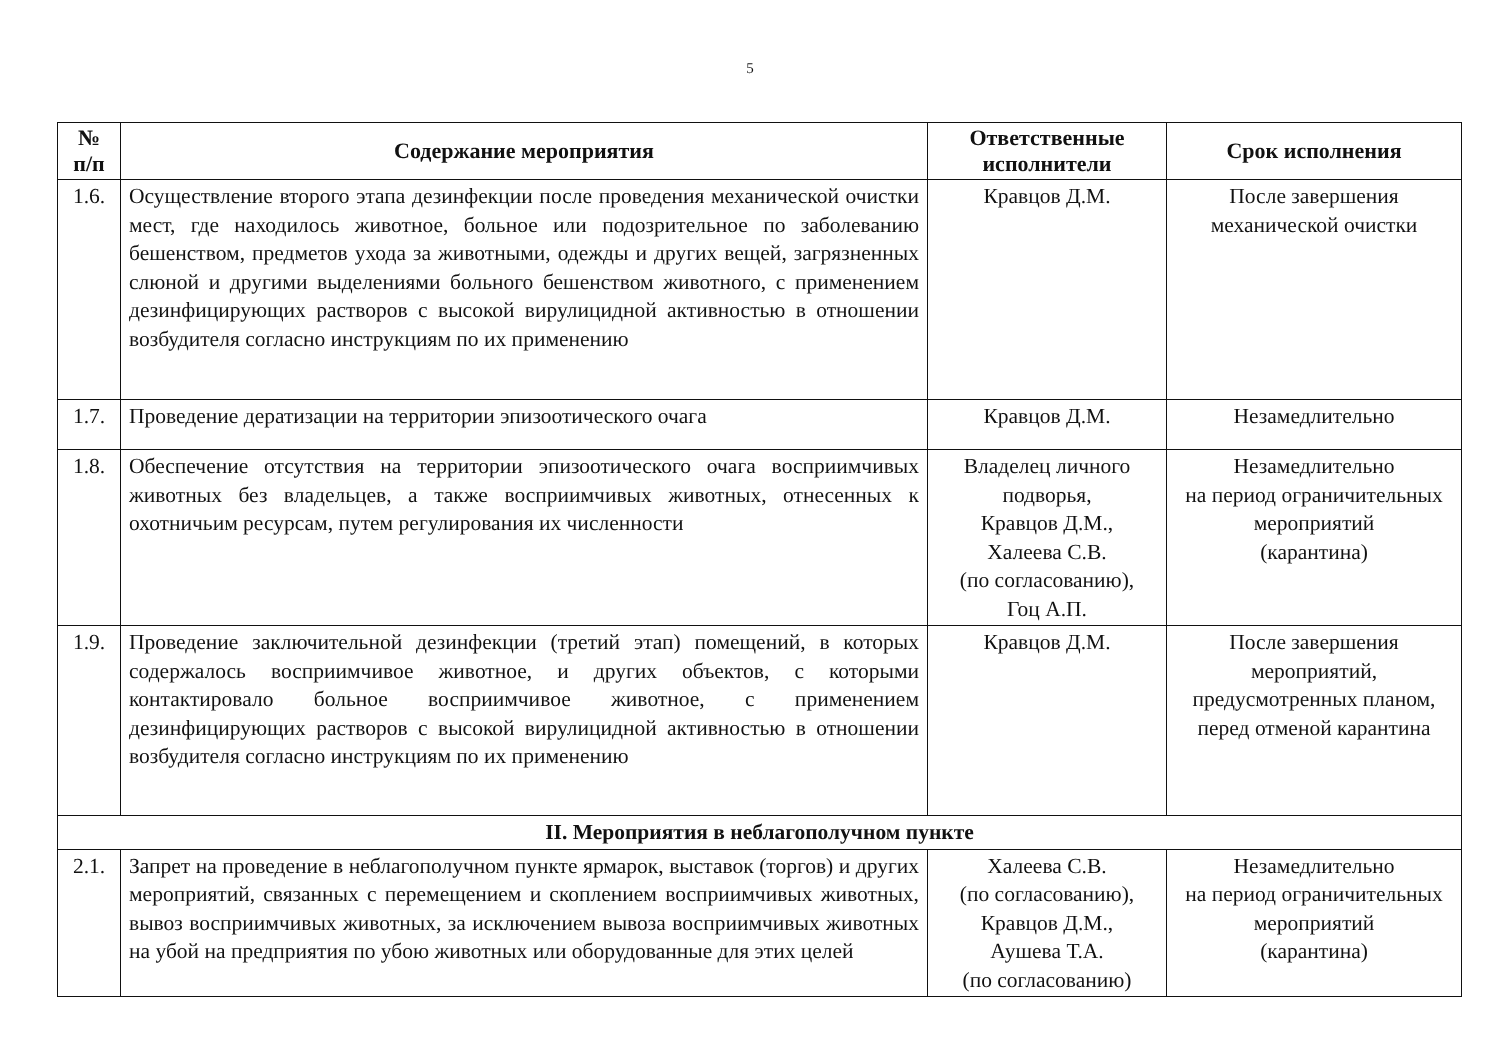5
| № п/п | Содержание мероприятия | Ответственные исполнители | Срок исполнения |
| --- | --- | --- | --- |
| 1.6. | Осуществление второго этапа дезинфекции после проведения механической очистки мест, где находилось животное, больное или подозрительное по заболеванию бешенством, предметов ухода за животными, одежды и других вещей, загрязненных слюной и другими выделениями больного бешенством животного, с применением дезинфицирующих растворов с высокой вирулицидной активностью в отношении возбудителя согласно инструкциям по их применению | Кравцов Д.М. | После завершения механической очистки |
| 1.7. | Проведение дератизации на территории эпизоотического очага | Кравцов Д.М. | Незамедлительно |
| 1.8. | Обеспечение отсутствия на территории эпизоотического очага восприимчивых животных без владельцев, а также восприимчивых животных, отнесенных к охотничьим ресурсам, путем регулирования их численности | Владелец личного подворья, Кравцов Д.М., Халеева С.В. (по согласованию), Гоц А.П. | Незамедлительно на период ограничительных мероприятий (карантина) |
| 1.9. | Проведение заключительной дезинфекции (третий этап) помещений, в которых содержалось восприимчивое животное, и других объектов, с которыми контактировало больное восприимчивое животное, с применением дезинфицирующих растворов с высокой вирулицидной активностью в отношении возбудителя согласно инструкциям по их применению | Кравцов Д.М. | После завершения мероприятий, предусмотренных планом, перед отменой карантина |
| II. Мероприятия в неблагополучном пункте | | | |
| 2.1. | Запрет на проведение в неблагополучном пункте ярмарок, выставок (торгов) и других мероприятий, связанных с перемещением и скоплением восприимчивых животных, вывоз восприимчивых животных, за исключением вывоза восприимчивых животных на убой на предприятия по убою животных или оборудованные для этих целей | Халеева С.В. (по согласованию), Кравцов Д.М., Аушева Т.А. (по согласованию) | Незамедлительно на период ограничительных мероприятий (карантина) |